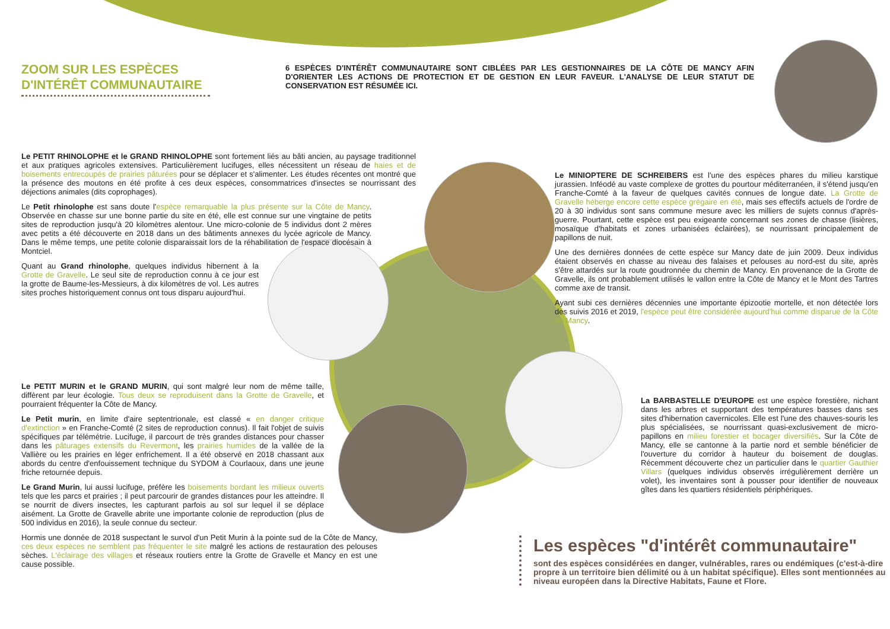ZOOM SUR LES ESPÈCES
D'INTÉRÊT COMMUNAUTAIRE
6 ESPÈCES D'INTÉRÊT COMMUNAUTAIRE SONT CIBLÉES PAR LES GESTIONNAIRES DE LA CÔTE DE MANCY AFIN D'ORIENTER LES ACTIONS DE PROTECTION ET DE GESTION EN LEUR FAVEUR. L'ANALYSE DE LEUR STATUT DE CONSERVATION EST RÉSUMÉE ICI.
Le PETIT RHINOLOPHE et le GRAND RHINOLOPHE sont fortement liés au bâti ancien, au paysage traditionnel et aux pratiques agricoles extensives. Particulièrement lucifuges, elles nécessitent un réseau de haies et de boisements entrecoupés de prairies pâturées pour se déplacer et s'alimenter. Les études récentes ont montré que la présence des moutons en été profite à ces deux espèces, consommatrices d'insectes se nourrissant des déjections animales (dits coprophages).
Le Petit rhinolophe est sans doute l'espèce remarquable la plus présente sur la Côte de Mancy. Observée en chasse sur une bonne partie du site en été, elle est connue sur une vingtaine de petits sites de reproduction jusqu'à 20 kilomètres alentour. Une micro-colonie de 5 individus dont 2 mères avec petits a été découverte en 2018 dans un des bâtiments annexes du lycée agricole de Mancy. Dans le même temps, une petite colonie disparaissait lors de la réhabilitation de l'espace diocésain à Montciel.
Quant au Grand rhinolophe, quelques individus hibernent à la Grotte de Gravelle. Le seul site de reproduction connu à ce jour est la grotte de Baume-les-Messieurs, à dix kilomètres de vol. Les autres sites proches historiquement connus ont tous disparu aujourd'hui.
Le MINIOPTERE DE SCHREIBERS est l'une des espèces phares du milieu karstique jurassien. Inféodé au vaste complexe de grottes du pourtour méditerranéen, il s'étend jusqu'en Franche-Comté à la faveur de quelques cavités connues de longue date. La Grotte de Gravelle héberge encore cette espèce grégaire en été, mais ses effectifs actuels de l'ordre de 20 à 30 individus sont sans commune mesure avec les milliers de sujets connus d'après-guerre. Pourtant, cette espèce est peu exigeante concernant ses zones de chasse (lisières, mosaïque d'habitats et zones urbanisées éclairées), se nourrissant principalement de papillons de nuit.
Une des dernières données de cette espèce sur Mancy date de juin 2009. Deux individus étaient observés en chasse au niveau des falaises et pelouses au nord-est du site, après s'être attardés sur la route goudronnée du chemin de Mancy. En provenance de la Grotte de Gravelle, ils ont probablement utilisés le vallon entre la Côte de Mancy et le Mont des Tartres comme axe de transit.
Ayant subi ces dernières décennies une importante épizootie mortelle, et non détectée lors des suivis 2016 et 2019, l'espèce peut être considérée aujourd'hui comme disparue de la Côte de Mancy.
Le PETIT MURIN et le GRAND MURIN, qui sont malgré leur nom de même taille, diffèrent par leur écologie. Tous deux se reproduisent dans la Grotte de Gravelle, et pourraient fréquenter la Côte de Mancy.
Le Petit murin, en limite d'aire septentrionale, est classé « en danger critique d'extinction » en Franche-Comté (2 sites de reproduction connus). Il fait l'objet de suivis spécifiques par télémétrie. Lucifuge, il parcourt de très grandes distances pour chasser dans les pâturages extensifs du Revermont, les prairies humides de la vallée de la Vallière ou les prairies en léger enfrichement. Il a été observé en 2018 chassant aux abords du centre d'enfouissement technique du SYDOM à Courlaoux, dans une jeune friche retournée depuis.
Le Grand Murin, lui aussi lucifuge, préfère les boisements bordant les milieux ouverts tels que les parcs et prairies ; il peut parcourir de grandes distances pour les atteindre. Il se nourrit de divers insectes, les capturant parfois au sol sur lequel il se déplace aisément. La Grotte de Gravelle abrite une importante colonie de reproduction (plus de 500 individus en 2016), la seule connue du secteur.
Hormis une donnée de 2018 suspectant le survol d'un Petit Murin à la pointe sud de la Côte de Mancy, ces deux espèces ne semblent pas fréquenter le site malgré les actions de restauration des pelouses sèches. L'éclairage des villages et réseaux routiers entre la Grotte de Gravelle et Mancy en est une cause possible.
La BARBASTELLE D'EUROPE est une espèce forestière, nichant dans les arbres et supportant des températures basses dans ses sites d'hibernation cavernicoles. Elle est l'une des chauves-souris les plus spécialisées, se nourrissant quasi-exclusivement de micro-papillons en milieu forestier et bocager diversifiés. Sur la Côte de Mancy, elle se cantonne à la partie nord et semble bénéficier de l'ouverture du corridor à hauteur du boisement de douglas. Récemment découverte chez un particulier dans le quartier Gauthier Villars (quelques individus observés irrégulièrement derrière un volet), les inventaires sont à pousser pour identifier de nouveaux gîtes dans les quartiers résidentiels périphériques.
Les espèces "d'intérêt communautaire"
sont des espèces considérées en danger, vulnérables, rares ou endémiques (c'est-à-dire propre à un territoire bien délimité ou à un habitat spécifique). Elles sont mentionnées au niveau européen dans la Directive Habitats, Faune et Flore.